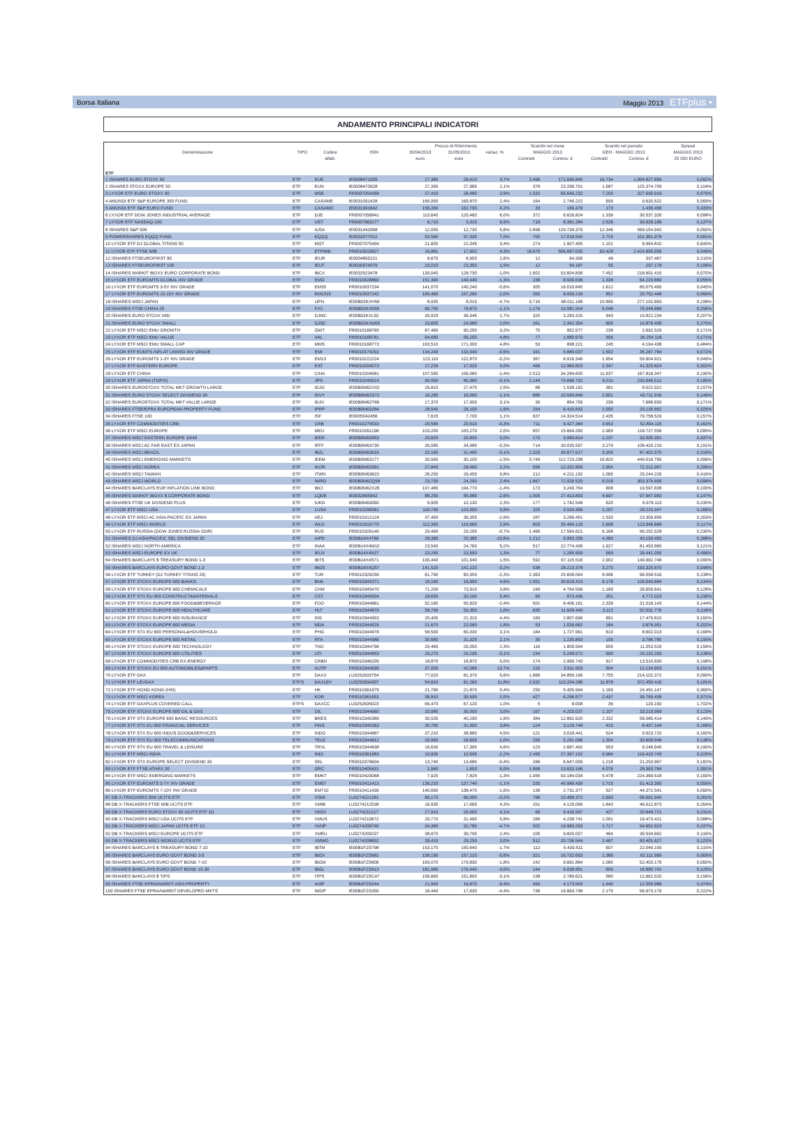Borsa Italiana Maggio 2013 ETFplus •
ANDAMENTO PRINCIPALI INDICATORI
| | | | | Prezzo di Riferimento | | | Scambi nel mese | | Scambi nel periodo | | Spread |
| --- | --- | --- | --- | --- | --- | --- | --- | --- | --- | --- | --- |
| Denominazione | TIPO | Codice | ISIN | 30/04/2013 | 31/05/2013 | variaz. % | MAGGIO 2013 | | GEN - MAGGIO 2013 | | MAGGIO 2013 |
| | | alfab. | | euro | euro | | Contratti | Controv. € | Contratti | Controv. € | 25 000 EURO |
| ETF | | | | | | | | | | | |
| 1 ISHARES EURO STOXX 50 | ETF | EUE | IE0008471009 | 27,385 | 28,410 | 3,7% | 3.496 | 171.696.845 | 16.734 | 1.004.827.859 | 0,092% |
| 2 ISHARES STOXX EUROPE 50 | ETF | EUN | IE0008470928 | 27,390 | 27,965 | 2,1% | 378 | 23.296.701 | 1.687 | 125.374.709 | 0,104% |
| 3 LYXOR ETF EURO STOXX 50 | ETF | MSE | FR0007054358 | 27,410 | 28,480 | 3,9% | 1.532 | 65.649.232 | 7.205 | 327.690.919 | 0,075% |
| 4 AMUNDI ETF S&P EUROPE 350 FUND | ETF | CASAME | IE0031091428 | 165,950 | 169,870 | 2,4% | 164 | 2.746.222 | 699 | 9.630.522 | 0,569% |
| 5 AMUNDI ETF S&P EURO FUND | ETF | CASAMO | IE0031091642 | 156,260 | 162,790 | 4,2% | 33 | 189.479 | 173 | 1.436.456 | 0,433% |
| 6 LYXOR ETF DOW JONES INDUSTRIAL AVERAGE | ETF | DJE | FR0007056841 | 113,640 | 120,460 | 6,0% | 372 | 6.626.824 | 1.339 | 30.537.326 | 0,098% |
| 7 LYXOR ETF NASDAQ-100 | ETF | UST | FR0007063177 | 8,710 | 9,315 | 6,9% | 718 | 8.381.284 | 2.526 | 39.926.189 | 0,137% |
| 8 ISHARES S&P 500 | ETF | IUSA | IE0031442068 | 12,055 | 12,730 | 5,6% | 2.858 | 129.739.379 | 12.346 | 569.154.942 | 0,050% |
| 9 POWERSHARES EQQQ FUND | ETF | EQQQ | IE0032077012 | 53,580 | 57,330 | 7,0% | 700 | 17.016.540 | 2.715 | 101.361.978 | 0,081% |
| 10 LYXOR ETF DJ GLOBAL TITANS 50 | ETF | MGT | FR0007075494 | 21,605 | 22,345 | 3,4% | 274 | 1.907.405 | 1.101 | 8.964.810 | 0,645% |
| 11 LYXOR ETF FTSE MIB | ETF | ETFMIB | FR0010010827 | 16,881 | 17,602 | 4,3% | 16.675 | 506.697.030 | 63.428 | 2.424.855.956 | 0,049% |
| 12 ISHARES FTSEUROFIRST 80 | ETF | IEUR | IE0004855221 | 8,675 | 8,900 | 2,6% | 12 | 64.306 | 49 | 337.467 | 0,210% |
| 13 ISHARES FTSEUROFIRST 100 | ETF | IEUT | IE0030974079 | 23,010 | 23,350 | 1,5% | 12 | 94.187 | 56 | 297.178 | 0,199% |
| 14 ISHARES MARKIT IBOXX EURO CORPORATE BOND | ETF | IBCX | IE0032523478 | 130,040 | 128,730 | -1,0% | 1.602 | 53.604.838 | 7.452 | 218.601.415 | 0,070% |
| 15 LYXOR ETF EUROMTS GLOBAL INV GRADE | ETF | EMG | FR0010028860 | 151,390 | 149,440 | -1,3% | 236 | 8.939.636 | 1.338 | 64.220.860 | 0,055% |
| 16 LYXOR ETF EUROMTS 3-5Y INV GRADE | ETF | EM35 | FR0010037234 | 141,070 | 140,240 | -0,6% | 305 | 16.010.845 | 1.612 | 85.075.495 | 0,045% |
| 17 LYXOR ETF EUROMTS 10-15Y INV GRADE | ETF | EM1015 | FR0010037242 | 160,460 | 157,260 | -2,0% | 350 | 8.000.218 | 852 | 20.752.448 | 0,069% |
| 18 ISHARES MSCI JAPAN | ETF | IJPN | IE00B02KXH56 | 8,935 | 8,515 | -4,7% | 3.716 | 68.011.168 | 10.896 | 277.102.893 | 0,198% |
| 19 ISHARES FTSE CHINA 25 | ETF | FXC | IE00B02KXK85 | 80,750 | 79,870 | -1,1% | 1.176 | 14.081.504 | 6.048 | 76.548.889 | 0,256% |
| 20 ISHARES EURO STOXX MID | ETF | DJMC | IE00B02KXL92 | 35,925 | 36,545 | 1,7% | 320 | 3.283.315 | 943 | 10.822.234 | 0,207% |
| 21 ISHARES EURO STOXX SMALL | ETF | DJSC | IE00B02KXM00 | 23,605 | 24,080 | 2,0% | 261 | 2.342.354 | 805 | 10.876.408 | 0,275% |
| 22 LYXOR ETF MSCI EMU GROWTH | ETF | GWT | FR0010168765 | 87,460 | 90,250 | 3,2% | 70 | 952.577 | 238 | 2.692.529 | 0,171% |
| 23 LYXOR ETF MSCI EMU VALUE | ETF | VAL | FR0010168781 | 94,680 | 99,200 | 4,8% | 77 | 1.880.679 | 556 | 26.254.118 | 0,171% |
| 24 LYXOR ETF MSCI EMU SMALL CAP | ETF | MMS | FR0010168773 | 163,510 | 171,300 | 4,8% | 53 | 898.221 | 245 | 4.194.438 | 0,484% |
| 25 LYXOR ETF EUMTS INFLAT LINKED INV GRADE | ETF | EMI | FR0010174292 | 134,240 | 133,040 | -0,9% | 341 | 5.885.037 | 1.502 | 35.287.784 | 0,072% |
| 26 LYXOR ETF EUROMTS 1-3Y INV GRADE | ETF | EM13 | FR0010222224 | 123,110 | 122,870 | -0,2% | 367 | 8.916.346 | 1.854 | 59.904.921 | 0,049% |
| 27 LYXOR ETF EASTERN EUROPE | ETF | EST | FR0010204073 | 17,235 | 17,925 | 4,0% | 499 | 12.960.823 | 2.347 | 41.325.824 | 0,302% |
| 28 LYXOR ETF CHINA | ETF | CINA | FR0010204081 | 107,590 | 106,080 | -1,4% | 2.013 | 34.284.600 | 11.637 | 167.816.347 | 0,190% |
| 29 LYXOR ETF JAPAN (TOPIX) | ETF | JPN | FR0010245514 | 90,560 | 85,980 | -5,1% | 2.144 | 75.696.752 | 6.011 | 235.645.512 | 0,185% |
| 30 ISHARES EUROSTOXX TOTAL MKT GROWTH LARGE | ETF | IDJG | IE00B0M62V02 | 26,810 | 27,475 | 2,5% | 86 | 1.538.192 | 381 | 8.022.922 | 0,157% |
| 31 ISHARES EURO STOXX SELECT DIVIDEND 30 | ETF | IDVY | IE00B0M62S72 | 16,265 | 16,090 | -1,1% | 685 | 10.540.849 | 2.801 | 43.711.916 | 0,146% |
| 32 ISHARES EUROSTOXX TOTAL MKT VALUE LARGE | ETF | IDJV | IE00B0M62T89 | 17,370 | 17,900 | 3,1% | 39 | 854.756 | 236 | 7.686.693 | 0,171% |
| 33 ISHARES FTSE/EPRA EUROPEAN PROPERTY FUND | ETF | IPRP | IE00B0M63284 | 28,545 | 28,100 | -1,6% | 254 | 6.419.832 | 1.000 | 20.135.852 | 0,325% |
| 34 ISHARES FTSE 100 | ETF | ISF | IE0005042456 | 7,615 | 7,700 | 1,1% | 637 | 14.324.514 | 2.435 | 79.758.529 | 0,157% |
| 35 LYXOR ETF COMMODITIES CRB | ETF | CRB | FR0010270033 | 20,565 | 20,510 | -0,3% | 711 | 9.427.384 | 3.653 | 52.804.115 | 0,162% |
| 36 LYXOR ETF MSCI EUROPE | ETF | MEU | FR0010261198 | 103,200 | 105,270 | 2,0% | 657 | 15.664.260 | 2.983 | 118.727.556 | 0,095% |
| 37 ISHARES MSCI EASTERN EUROPE 10/40 | ETF | IEER | IE00B0M63953 | 20,825 | 20,830 | 0,0% | 179 | 3.080.814 | 1.237 | 33.095.301 | 0,437% |
| 38 ISHARES MSCI AC FAR EAST EX-JAPAN | ETF | IFFF | IE00B0M63730 | 35,085 | 34,985 | -0,3% | 714 | 30.035.597 | 3.279 | 108.420.219 | 0,191% |
| 39 ISHARES MSCI BRAZIL | ETF | IBZL | IE00B0M63516 | 33,165 | 31,490 | -5,1% | 1.329 | 30.677.517 | 5.355 | 87.402.570 | 0,319% |
| 40 ISHARES MSCI EMERGING MARKETS | ETF | IEEM | IE00B0M63177 | 30,565 | 30,100 | -1,5% | 3.749 | 112.723.298 | 16.820 | 449.016.795 | 0,096% |
| 41 ISHARES MSCI KOREA | ETF | IKOR | IE00B0M63391 | 27,845 | 28,460 | 2,2% | 558 | 12.332.859 | 2.954 | 72.212.967 | 0,295% |
| 42 ISHARES MSCI TAIWAN | ETF | ITWN | IE00B0M63623 | 26,250 | 26,455 | 0,8% | 212 | 4.221.192 | 1.065 | 25.244.226 | 0,419% |
| 43 ISHARES MSCI WORLD | ETF | IWRD | IE00B0M62Q58 | 23,730 | 24,290 | 2,4% | 1.667 | 72.926.520 | 6.018 | 303.379.606 | 0,098% |
| 44 ISHARES BARCLAYS EUR INFLATION LINK BOND | ETF | IBCI | IE00B0M62X26 | 197,480 | 194,770 | -1,4% | 173 | 3.240.764 | 808 | 19.597.838 | 0,100% |
| 45 ISHARES MARKIT IBOXX $ CORPORATE BOND | ETF | LQDE | IE0032895942 | 88,250 | 85,980 | -2,6% | 1.005 | 27.413.803 | 4.697 | 97.647.983 | 0,147% |
| 46 ISHARES FTSE UK DIVIDEND PLUS | ETF | IUKD | IE00B0M63060 | 9,905 | 10,130 | 2,3% | 177 | 1.742.548 | 620 | 6.978.113 | 0,230% |
| 47 LYXOR ETF MSCI USA | ETF | LUSA | FR0010296061 | 116,740 | 123,550 | 5,8% | 325 | 3.534.366 | 1.297 | 28.215.347 | 0,169% |
| 48 LYXOR ETF MSCI AC ASIA-PACIFIC EX JAPAN | ETF | AEJ | FR0010312124 | 37,450 | 36,355 | -2,9% | 287 | 3.266.451 | 1.530 | 23.309.859 | 0,263% |
| 49 LYXOR ETF MSCI WORLD | ETF | WLD | FR0010315770 | 112,350 | 115,660 | 2,9% | 803 | 35.494.129 | 2.698 | 123.946.898 | 0,117% |
| 50 LYXOR ETF RUSSIA (DOW JONES RUSSIA GDR) | ETF | RUS | FR0010326140 | 29,490 | 29,295 | -0,7% | 1.466 | 17.564.621 | 6.168 | 96.252.528 | 0,230% |
| 51 ISHARES DJ ASIA/PACIFIC SEL DIVIDEND 30 | ETF | IAPD | IE00B14X4T88 | 28,380 | 25,385 | -10,6% | 1.212 | 9.983.256 | 4.383 | 43.193.455 | 0,388% |
| 52 ISHARES MSCI NORTH AMERICA | ETF | INAA | IE00B14X4M10 | 23,540 | 24,760 | 5,2% | 517 | 22.774.439 | 1.927 | 81.453.865 | 0,121% |
| 53 ISHARES MSCI EUROPE EX UK | ETF | IEUX | IE00B14X4N27 | 23,245 | 23,550 | 1,3% | 77 | 1.265.909 | 583 | 28.441.055 | 0,496% |
| 54 ISHARES BARCLAYS $ TREASURY BOND 1-3 | ETF | IBTS | IE00B14X4S71 | 100,440 | 101,940 | 1,5% | 592 | 67.115.516 | 2.902 | 149.992.748 | 0,090% |
| 55 ISHARES BARCLAYS EURO GOVT BOND 1-3 | ETF | IBGS | IE00B14X4Q57 | 141,520 | 141,220 | -0,2% | 538 | 28.213.378 | 3.270 | 193.325.670 | 0,048% |
| 56 LYXOR ETF TURKEY (DJ TURKEY TITANS 20) | ETF | TUR | FR0010326256 | 61,790 | 60,350 | -2,3% | 2.363 | 25.608.064 | 8.996 | 96.558.516 | 0,238% |
| 57 LYXOR ETF STOXX EUROPE 600 BANKS | ETF | BNK | FR0010345371 | 18,160 | 18,990 | 4,6% | 1.551 | 30.616.413 | 6.178 | 126.049.884 | 0,134% |
| 58 LYXOR ETF STOXX EUROPE 600 CHEMICALS | ETF | CHM | FR0010345470 | 71,200 | 73,910 | 3,8% | 249 | 4.764.556 | 1.189 | 26.659.641 | 0,128% |
| 59 LYXOR ETF STX EU 600 CONSTRUCT&MATERIALS | ETF | CST | FR0010345504 | 28,650 | 30,190 | 5,4% | 65 | 873.436 | 351 | 4.772.023 | 0,239% |
| 60 LYXOR ETF STOXX EUROPE 600 FOOD&BEVERAGE | ETF | FOO | FR0010344861 | 52,160 | 50,920 | -2,4% | 501 | 8.406.161 | 2.339 | 31.516.143 | 0,144% |
| 61 LYXOR ETF STOXX EUROPE 600 HEALTHCARE | ETF | HLT | FR0010344879 | 58,790 | 59,350 | 1,0% | 835 | 11.608.449 | 3.112 | 52.531.776 | 0,118% |
| 62 LYXOR ETF STOXX EUROPE 600 INSURANCE | ETF | INS | FR0010344903 | 20,405 | 21,310 | 4,4% | 183 | 2.807.696 | 891 | 17.479.810 | 0,160% |
| 63 LYXOR ETF STOXX EUROPE 600 MEDIA | ETF | MDA | FR0010344929 | 21,670 | 22,060 | 1,8% | 53 | 1.026.662 | 184 | 3.878.351 | 0,202% |
| 64 LYXOR ETF STX EU 600 PERSONAL&HOUSEHOLD | ETF | PHG | FR0010344978 | 58,500 | 60,330 | 3,1% | 184 | 1.727.961 | 610 | 8.602.013 | 0,168% |
| 65 LYXOR ETF STOXX EUROPE 600 RETAIL | ETF | RTA | FR0010344986 | 30,680 | 31,325 | 2,1% | 35 | 1.235.893 | 105 | 3.786.780 | 0,150% |
| 66 LYXOR ETF STOXX EUROPE 600 TECHNOLOGY | ETF | TNO | FR0010344796 | 25,465 | 26,050 | 2,3% | 116 | 1.809.994 | 655 | 11.053.529 | 0,159% |
| 67 LYXOR ETF STOXX EUROPE 600 UTILITIES | ETF | UTI | FR0010344853 | 29,270 | 29,235 | -0,1% | 234 | 5.248.572 | 990 | 25.232.293 | 0,136% |
| 68 LYXOR ETF COMMODITIES CRB EX-ENERGY | ETF | CRBN | FR0010346205 | 18,870 | 18,870 | 0,0% | 174 | 2.969.743 | 917 | 13.510.830 | 0,198% |
| 69 LYXOR ETF STOXX EU 600 AUTOMOBILES&PARTS | ETF | AUTP | FR0010344630 | 37,005 | 42,085 | 13,7% | 233 | 3.511.903 | 594 | 12.134.603 | 0,151% |
| 70 LYXOR ETF DAX | ETF | DAXX | LU0252633754 | 77,020 | 81,370 | 5,6% | 1.666 | 34.859.199 | 7.755 | 214.102.372 | 0,090% |
| 71 LYXOR ETF LEVDAX | ETFS | DAXLEV | LU0252634307 | 54,810 | 61,260 | 11,8% | 2.932 | 110.204.286 | 11.878 | 372.450.416 | 0,181% |
| 72 LYXOR ETF HONG KONG (HSI) | ETF | HK | FR0010361675 | 21,780 | 21,870 | 0,4% | 250 | 5.405.994 | 1.169 | 24.451.147 | 0,360% |
| 73 LYXOR ETF MSCI KOREA | ETF | KOR | FR0010361691 | 38,810 | 39,595 | 2,0% | 427 | 6.256.577 | 2.437 | 39.769.438 | 0,371% |
| 74 LYXOR ETF DAXPLUS COVERED CALL | ETFS | DAXCC | LU0252635023 | 66,470 | 67,120 | 1,0% | 5 | 8.008 | 36 | 120.150 | 1,702% |
| 75 LYXOR ETF STOXX EUROPE 600 OIL & GAS | ETF | OIL | FR0010344960 | 33,985 | 35,000 | 3,0% | 167 | 4.203.037 | 1.107 | 33.219.969 | 0,123% |
| 76 LYXOR ETF STX EUROPE 600 BASIC RESOURCES | ETF | BRES | FR0010345389 | 39,535 | 40,290 | 1,9% | 384 | 12.892.620 | 2.332 | 58.085.414 | 0,149% |
| 77 LYXOR ETF STX EU 600 FINANCIAL SERVICES | ETF | FINS | FR0010345363 | 30,795 | 31,950 | 3,8% | 124 | 3.129.748 | 415 | 8.437.144 | 0,168% |
| 78 LYXOR ETF STX EU 600 INDUS GOOD&SERVICES | ETF | INDG | FR0010344887 | 37,210 | 38,880 | 4,5% | 121 | 3.018.441 | 524 | 9.923.720 | 0,160% |
| 79 LYXOR ETF STX EU 600 TELECOMMUNICATIONS | ETF | TELE | FR0010344812 | 26,960 | 26,695 | -1,0% | 256 | 5.291.086 | 1.304 | 33.608.648 | 0,136% |
| 80 LYXOR ETF STX EU 600 TRAVEL & LEISURE | ETF | TRVL | FR0010344838 | 16,630 | 17,395 | 4,6% | 123 | 2.687.492 | 553 | 9.246.645 | 0,190% |
| 81 LYXOR ETF MSCI INDIA | ETF | INDI | FR0010361683 | 10,835 | 10,595 | -2,2% | 2.495 | 27.367.102 | 9.964 | 116.410.743 | 0,225% |
| 82 LYXOR ETF STX EUROPE SELECT DIVIDEND 30 | ETF | SEL | FR0010378604 | 13,740 | 13,680 | -0,4% | 286 | 6.647.009 | 1.218 | 21.253.967 | 0,182% |
| 83 LYXOR ETF FTSE ATHEX 20 | ETF | GRC | FR0010405431 | 1,560 | 1,653 | 6,0% | 1.898 | 13.633.166 | 4.076 | 28.363.784 | 1,391% |
| 84 LYXOR ETF MSCI EMERGING MARKETS | ETF | EMKT | FR0010429068 | 7,925 | 7,825 | -1,3% | 1.055 | 93.184.034 | 5.478 | 224.369.518 | 0,160% |
| 85 LYXOR ETF EUROMTS 5-7Y INV GRADE | ETF | EM57 | FR0010411413 | 139,210 | 137,740 | -1,1% | 335 | 49.989.439 | 1.715 | 91.413.395 | 0,059% |
| 86 LYXOR ETF EUROMTS 7-10Y INV GRADE | ETF | EM710 | FR0010411439 | 140,660 | 138,470 | -1,6% | 138 | 2.731.377 | 527 | 44.372.541 | 0,060% |
| 87 DB X-TRACKERS SMI UCITS ETF | ETF | XSMI | LU0274221281 | 66,170 | 66,050 | -0,2% | 798 | 15.468.372 | 2.693 | 68.691.940 | 0,261% |
| 88 DB X-TRACKERS FTSE MIB UCITS ETF | ETF | XMIB | LU0274212538 | 16,935 | 17,665 | 4,3% | 251 | 4.129.089 | 1.843 | 46.512.873 | 0,264% |
| 89 DB X-TRACKERS EURO STOXX 50 UCITS ETF 1D | ETF | XESX | LU0274211217 | 27,910 | 29,050 | 4,1% | 68 | 5.416.597 | 427 | 20.846.721 | 0,231% |
| 90 DB X-TRACKERS MSCI USA UCITS ETF | ETF | XMUS | LU0274210672 | 29,770 | 31,490 | 5,8% | 289 | 4.238.741 | 1.091 | 19.473.421 | 0,088% |
| 91 DB X-TRACKERS MSCI JAPAN UCITS ETF 1C | ETF | XMJP | LU0274209740 | 34,390 | 32,780 | -4,7% | 502 | 19.983.293 | 1.717 | 94.652.823 | 0,237% |
| 92 DB X-TRACKERS MSCI EUROPE UCITS ETF | ETF | XMEU | LU0274209237 | 38,870 | 39,795 | 2,4% | 105 | 9.820.007 | 464 | 36.534.662 | 0,116% |
| 93 DB X-TRACKERS MSCI WORLD UCITS ETF | ETF | XMWO | LU0274208692 | 28,415 | 29,255 | 3,0% | 512 | 20.736.544 | 2.487 | 83.401.627 | 0,123% |
| 94 ISHARES BARCLAYS $ TREASURY BOND 7-10 | ETF | IBTM | IE00B1FZS798 | 153,170 | 150,640 | -1,7% | 112 | 5.439.511 | 607 | 22.049.159 | 0,115% |
| 95 ISHARES BARCLAYS EURO GOVT BOND 3-5 | ETF | IBGX | IE00B1FZS681 | 158,190 | 157,210 | -0,6% | 321 | 16.732.663 | 1.389 | 92.111.969 | 0,069% |
| 96 ISHARES BARCLAYS EURO GOVT BOND 7-10 | ETF | IBGM | IE00B1FZS806 | 183,070 | 179,830 | -1,8% | 242 | 9.691.884 | 1.080 | 52.403.176 | 0,060% |
| 97 ISHARES BARCLAYS EURO GOVT BOND 15-30 | ETF | IBGL | IE00B1FZS913 | 181,980 | 176,440 | -3,0% | 144 | 9.038.851 | 600 | 16.885.741 | 0,125% |
| 98 ISHARES BARCLAYS $ TIPS | ETF | ITPS | IE00B1FZSC47 | 156,660 | 151,850 | -3,1% | 138 | 2.780.621 | 580 | 12.662.520 | 0,156% |
| 99 ISHARES FTSE EPRA/NAREIT ASIA PROPERTY | ETF | IASP | IE00B1FZS244 | 21,940 | 19,870 | -9,4% | 493 | 4.173.043 | 1.440 | 12.095.988 | 0,474% |
| 100 ISHARES FTSE EPRA/NAREIT DEVELOPED MKTS | ETF | IWDP | IE00B1FZS350 | 18,440 | 17,630 | -4,4% | 736 | 19.663.798 | 2.175 | 56.973.179 | 0,222% |